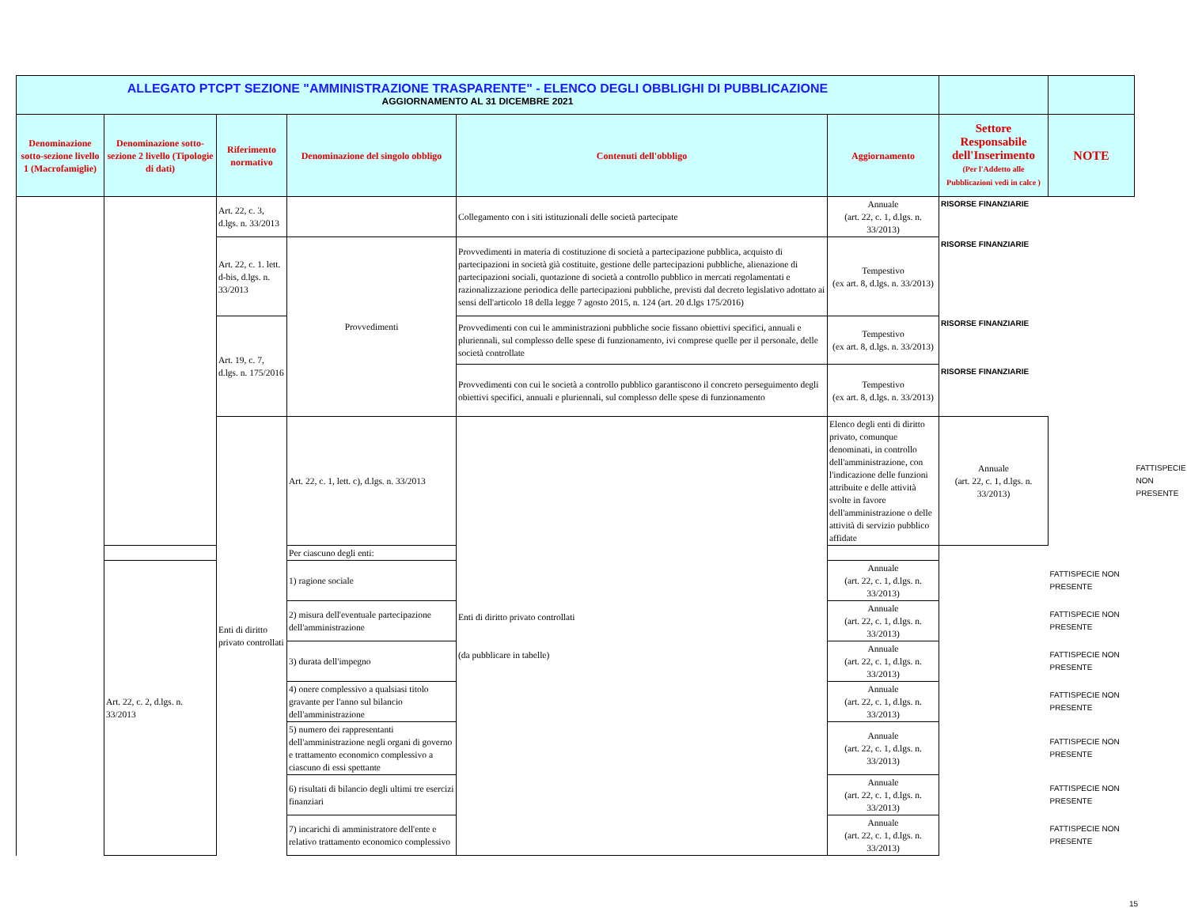| ALLEGATO PTCPT SEZIONE "AMMINISTRAZIONE TRASPARENTE" - ELENCO DEGLI OBBLIGHI DI PUBBLICAZIONE AGGIORNAMENTO AL 31 DICEMBRE 2021 | | | | | | | | |
| Denominazione sotto-sezione livello 1 (Macrofamiglie) | Denominazione sotto-sezione 2 livello (Tipologie di dati) | Riferimento normativo | Denominazione del singolo obbligo | Contenuti dell'obbligo | Aggiornamento | Settore Responsabile dell'Inserimento (Per l'Addetto alle Pubblicazioni vedi in calce ) | NOTE | |
| | | Art. 22, c. 3, d.lgs. n. 33/2013 | | Collegamento con i siti istituzionali delle società partecipate | Annuale (art. 22, c. 1, d.lgs. n. 33/2013) | RISORSE FINANZIARIE | | |
| | | Art. 22, c. 1. lett. d-bis, d.lgs. n. 33/2013 | Provvedimenti | Provvedimenti in materia di costituzione di società a partecipazione pubblica, acquisto di partecipazioni in società già costituite, gestione delle partecipazioni pubbliche, alienazione di partecipazioni sociali, quotazione di società a controllo pubblico in mercati regolamentati e razionalizzazione periodica delle partecipazioni pubbliche, previsti dal decreto legislativo adottato ai sensi dell'articolo 18 della legge 7 agosto 2015, n. 124 (art. 20 d.lgs 175/2016) | Tempestivo (ex art. 8, d.lgs. n. 33/2013) | RISORSE FINANZIARIE | | |
| | | Art. 19, c. 7, d.lgs. n. 175/2016 | | Provvedimenti con cui le amministrazioni pubbliche socie fissano obiettivi specifici, annuali e pluriennali, sul complesso delle spese di funzionamento, ivi comprese quelle per il personale, delle società controllate | Tempestivo (ex art. 8, d.lgs. n. 33/2013) | RISORSE FINANZIARIE | | |
| | | | | Provvedimenti con cui le società a controllo pubblico garantiscono il concreto perseguimento degli obiettivi specifici, annuali e pluriennali, sul complesso delle spese di funzionamento | Tempestivo (ex art. 8, d.lgs. n. 33/2013) | RISORSE FINANZIARIE | | |
| | | Enti di diritto privato controllati | Art. 22, c. 1, lett. c), d.lgs. n. 33/2013 | Enti di diritto privato controllati (da pubblicare in tabelle) | Elenco degli enti di diritto privato, comunque denominati, in controllo dell'amministrazione, con l'indicazione delle funzioni attribuite e delle attività svolte in favore dell'amministrazione o delle attività di servizio pubblico affidate | Annuale (art. 22, c. 1, d.lgs. n. 33/2013) | | FATTISPECIE NON PRESENTE |
| | | | Per ciascuno degli enti: | | | | | |
| | Art. 22, c. 2, d.lgs. n. 33/2013 | | 1) ragione sociale | | Annuale (art. 22, c. 1, d.lgs. n. 33/2013) | | FATTISPECIE NON PRESENTE | |
| | | | 2) misura dell'eventuale partecipazione dell'amministrazione | | Annuale (art. 22, c. 1, d.lgs. n. 33/2013) | | FATTISPECIE NON PRESENTE | |
| | | | 3) durata dell'impegno | | Annuale (art. 22, c. 1, d.lgs. n. 33/2013) | | FATTISPECIE NON PRESENTE | |
| | | | 4) onere complessivo a qualsiasi titolo gravante per l'anno sul bilancio dell'amministrazione | | Annuale (art. 22, c. 1, d.lgs. n. 33/2013) | | FATTISPECIE NON PRESENTE | |
| | | | 5) numero dei rappresentanti dell'amministrazione negli organi di governo e trattamento economico complessivo a ciascuno di essi spettante | | Annuale (art. 22, c. 1, d.lgs. n. 33/2013) | | FATTISPECIE NON PRESENTE | |
| | | | 6) risultati di bilancio degli ultimi tre esercizi finanziari | | Annuale (art. 22, c. 1, d.lgs. n. 33/2013) | | FATTISPECIE NON PRESENTE | |
| | | | 7) incarichi di amministratore dell'ente e relativo trattamento economico complessivo | | Annuale (art. 22, c. 1, d.lgs. n. 33/2013) | | FATTISPECIE NON PRESENTE | |
15